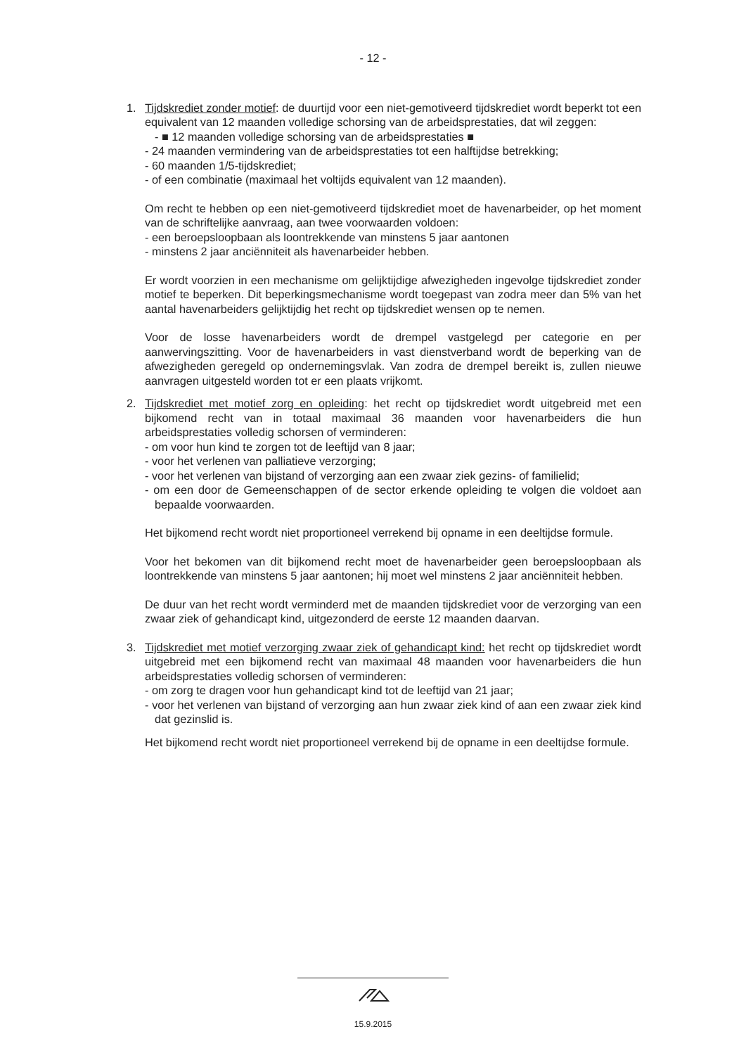- 12 -
1. Tijdskrediet zonder motief: de duurtijd voor een niet-gemotiveerd tijdskrediet wordt beperkt tot een equivalent van 12 maanden volledige schorsing van de arbeidsprestaties, dat wil zeggen:
- ■ 12 maanden volledige schorsing van de arbeidsprestaties ■
- 24 maanden vermindering van de arbeidsprestaties tot een halftijdse betrekking;
- 60 maanden 1/5-tijdskrediet;
- of een combinatie (maximaal het voltijds equivalent van 12 maanden).
Om recht te hebben op een niet-gemotiveerd tijdskrediet moet de havenarbeider, op het moment van de schriftelijke aanvraag, aan twee voorwaarden voldoen:
- een beroepsloopbaan als loontrekkende van minstens 5 jaar aantonen
- minstens 2 jaar anciënniteit als havenarbeider hebben.
Er wordt voorzien in een mechanisme om gelijktijdige afwezigheden ingevolge tijdskrediet zonder motief te beperken. Dit beperkingsmechanisme wordt toegepast van zodra meer dan 5% van het aantal havenarbeiders gelijktijdig het recht op tijdskrediet wensen op te nemen.
Voor de losse havenarbeiders wordt de drempel vastgelegd per categorie en per aanwervingszitting. Voor de havenarbeiders in vast dienstverband wordt de beperking van de afwezigheden geregeld op ondernemingsvlak. Van zodra de drempel bereikt is, zullen nieuwe aanvragen uitgesteld worden tot er een plaats vrijkomt.
2. Tijdskrediet met motief zorg en opleiding: het recht op tijdskrediet wordt uitgebreid met een bijkomend recht van in totaal maximaal 36 maanden voor havenarbeiders die hun arbeidsprestaties volledig schorsen of verminderen:
- om voor hun kind te zorgen tot de leeftijd van 8 jaar;
- voor het verlenen van palliatieve verzorging;
- voor het verlenen van bijstand of verzorging aan een zwaar ziek gezins- of familielid;
- om een door de Gemeenschappen of de sector erkende opleiding te volgen die voldoet aan bepaalde voorwaarden.
Het bijkomend recht wordt niet proportioneel verrekend bij opname in een deeltijdse formule.
Voor het bekomen van dit bijkomend recht moet de havenarbeider geen beroepsloopbaan als loontrekkende van minstens 5 jaar aantonen; hij moet wel minstens 2 jaar anciënniteit hebben.
De duur van het recht wordt verminderd met de maanden tijdskrediet voor de verzorging van een zwaar ziek of gehandicapt kind, uitgezonderd de eerste 12 maanden daarvan.
3. Tijdskrediet met motief verzorging zwaar ziek of gehandicapt kind: het recht op tijdskrediet wordt uitgebreid met een bijkomend recht van maximaal 48 maanden voor havenarbeiders die hun arbeidsprestaties volledig schorsen of verminderen:
- om zorg te dragen voor hun gehandicapt kind tot de leeftijd van 21 jaar;
- voor het verlenen van bijstand of verzorging aan hun zwaar ziek kind of aan een zwaar ziek kind dat gezinslid is.
Het bijkomend recht wordt niet proportioneel verrekend bij de opname in een deeltijdse formule.
15.9.2015